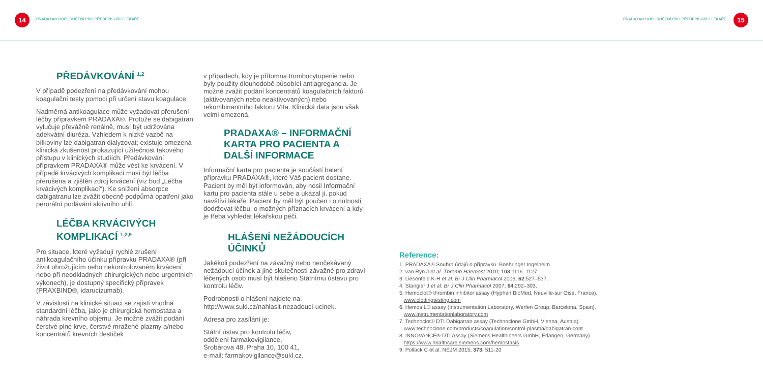14
PRADAXA® DOPORUČENÍ PRO PŘEDEPISUJÍCÍ LÉKAŘE
PRADAXA® DOPORUČENÍ PRO PŘEDEPISUJÍCÍ LÉKAŘE
15
PŘEDÁVKOVÁNÍ <sup>1,2</sup>
V případě podezření na předávkování mohou koagulační testy pomoci při určení stavu koagulace.
Nadměrná antikoagulace může vyžadovat přerušení léčby přípravkem PRADAXA®. Protože se dabigatran vylučuje převážně renálně, musí být udržována adekvátní diuréza. Vzhledem k nízké vazbě na bílkoviny lze dabigatran dialyzovat; existuje omezená klinická zkušenost prokazující užitečnost takového přístupu v klinických studiích. Předávkování přípravkem PRADAXA® může vést ke krvácení. V případě krvácivých komplikací musí být léčba přerušena a zjištěn zdroj krvácení (viz bod „Léčba krvácivých komplikací“). Ke snížení absorpce dabigatranu lze zvážit obecně podpůrná opatření jako perorální podávání aktivního uhlí.
LÉČBA KRVÁCIVÝCH KOMPLIKACÍ <sup>1,2,9</sup>
Pro situace, které vyžadují rychlé zrušení antikoagulačního účinku přípravku PRADAXA® (při život ohrožujícím nebo nekontrolovaném krvácení nebo při neodkladných chirurgických nebo urgentních výkonech), je dostupný specifický přípravek (PRAXBIND®, idarucizumab).
V závislosti na klinické situaci se zajistí vhodná standardní léčba, jako je chirurgická hemostáza a náhrada krevního objemu. Je možné zvážit podání čerstvé plné krve, čerstvé mražené plazmy a/nebo koncentrátů krevních destiček
v případech, kdy je přítomna trombocytopenie nebo byly použity dlouhodobě působící antiagregancia. Je možné zvážit podání koncentrátů koagulačních faktorů (aktivovaných nebo neaktivovaných) nebo rekombinantního faktoru VIIa. Klinická data jsou však velmi omezená.
PRADAXA® – INFORMAČNÍ KARTA PRO PACIENTA A DALŠÍ INFORMACE
Informační karta pro pacienta je součástí balení přípravku PRADAXA®, které Váš pacient dostane. Pacient by měl být informován, aby nosil Informační kartu pro pacienta stále u sebe a ukázal ji, pokud navštíví lékaře. Pacient by měl být poučen i o nutnosti dodržovat léčbu, o možných příznacích krvácení a kdy je třeba vyhledat lékařskou péči.
HLÁŠENÍ NEŽÁDOUCÍCH ÚČINKŮ
Jakékoli podezření na závažný nebo neočekávaný nežádoucí účinek a jiné skutečnosti závažné pro zdraví léčených osob musí být hlášeno Státnímu ústavu pro kontrolu léčiv.
Podrobnosti o hlášení najdete na: http://www.sukl.cz/nahlasit-nezadouci-ucinek.
Adresa pro zasílání je:
Státní ústav pro kontrolu léčiv,
oddělení farmakovigilance,
Šrobárova 48, Praha 10, 100 41,
e-mail: farmakovigilance@sukl.cz.
Reference:
1. PRADAXA® Souhrn údajů o přípravku. Boehringer Ingelheim.
2. van Ryn J et al. Thromb Haemost 2010; 103:1116–1127.
3. Liesenfeld K-H et al. Br J Clin Pharmacol 2006; 62:527–537.
4. Stangier J et al. Br J Clin Pharmacol 2007; 64:292–303.
5. Hemoclot® thrombin inhibitor assay (Hyphen BioMed, Neuville-sur Oise, France).
www.clottingtesting.com
6. HemosIL® assay (Instrumentation Laboratory, Werfen Group, Barcelona, Spain).
www.instrumentationlaboratory.com
7. Technoclot® DTI Dabigatran assay (Technoclone GmbH, Vienna, Austria).
www.technoclone.com/products/coagulation/control-plasma/dabigatran-cont
8. INNOVANCE® DTI Assay (Siemens Healthineers GmbH, Erlangen, Germany)
https://www.healthcare.siemens.com/hemostasis
9. Pollack C et al. NEJM 2015; 373: 511-20